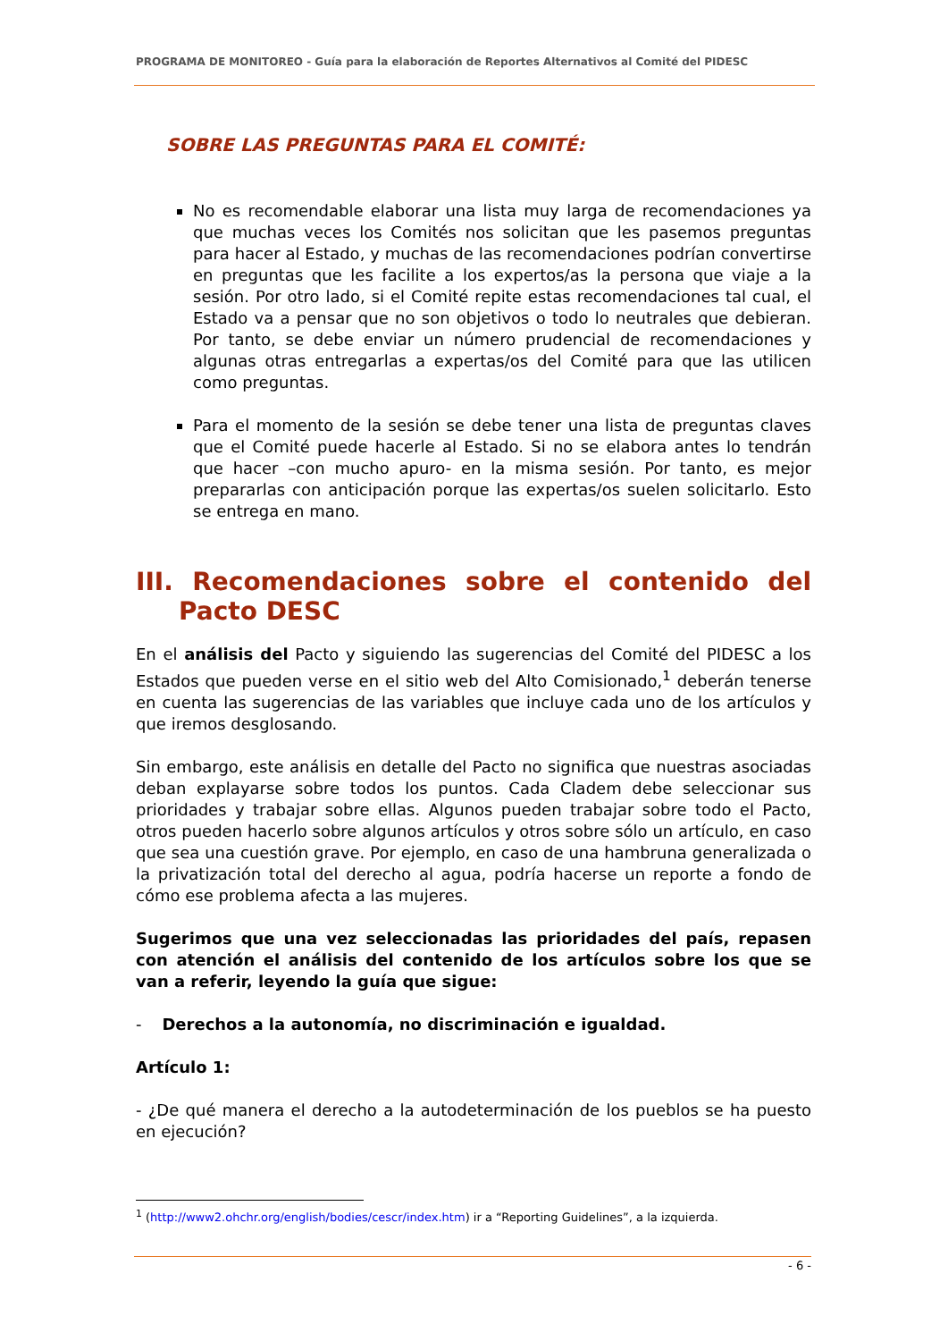PROGRAMA DE MONITOREO - Guía para la elaboración de Reportes Alternativos al Comité del PIDESC
SOBRE LAS PREGUNTAS PARA EL COMITÉ:
No es recomendable elaborar una lista muy larga de recomendaciones ya que muchas veces los Comités nos solicitan que les pasemos preguntas para hacer al Estado, y muchas de las recomendaciones podrían convertirse en preguntas que les facilite a los expertos/as la persona que viaje a la sesión. Por otro lado, si el Comité repite estas recomendaciones tal cual, el Estado va a pensar que no son objetivos o todo lo neutrales que debieran. Por tanto, se debe enviar un número prudencial de recomendaciones y algunas otras entregarlas a expertas/os del Comité para que las utilicen como preguntas.
Para el momento de la sesión se debe tener una lista de preguntas claves que el Comité puede hacerle al Estado. Si no se elabora antes lo tendrán que hacer –con mucho apuro- en la misma sesión. Por tanto, es mejor prepararlas con anticipación porque las expertas/os suelen solicitarlo. Esto se entrega en mano.
III. Recomendaciones sobre el contenido del Pacto DESC
En el análisis del Pacto y siguiendo las sugerencias del Comité del PIDESC a los Estados que pueden verse en el sitio web del Alto Comisionado,<sup>1</sup> deberán tenerse en cuenta las sugerencias de las variables que incluye cada uno de los artículos y que iremos desglosando.
Sin embargo, este análisis en detalle del Pacto no significa que nuestras asociadas deban explayarse sobre todos los puntos. Cada Cladem debe seleccionar sus prioridades y trabajar sobre ellas. Algunos pueden trabajar sobre todo el Pacto, otros pueden hacerlo sobre algunos artículos y otros sobre sólo un artículo, en caso que sea una cuestión grave. Por ejemplo, en caso de una hambruna generalizada o la privatización total del derecho al agua, podría hacerse un reporte a fondo de cómo ese problema afecta a las mujeres.
Sugerimos que una vez seleccionadas las prioridades del país, repasen con atención el análisis del contenido de los artículos sobre los que se van a referir, leyendo la guía que sigue:
- Derechos a la autonomía, no discriminación e igualdad.
Artículo 1:
- ¿De qué manera el derecho a la autodeterminación de los pueblos se ha puesto en ejecución?
<sup>1</sup> (http://www2.ohchr.org/english/bodies/cescr/index.htm) ir a “Reporting Guidelines”, a la izquierda.
- 6 -